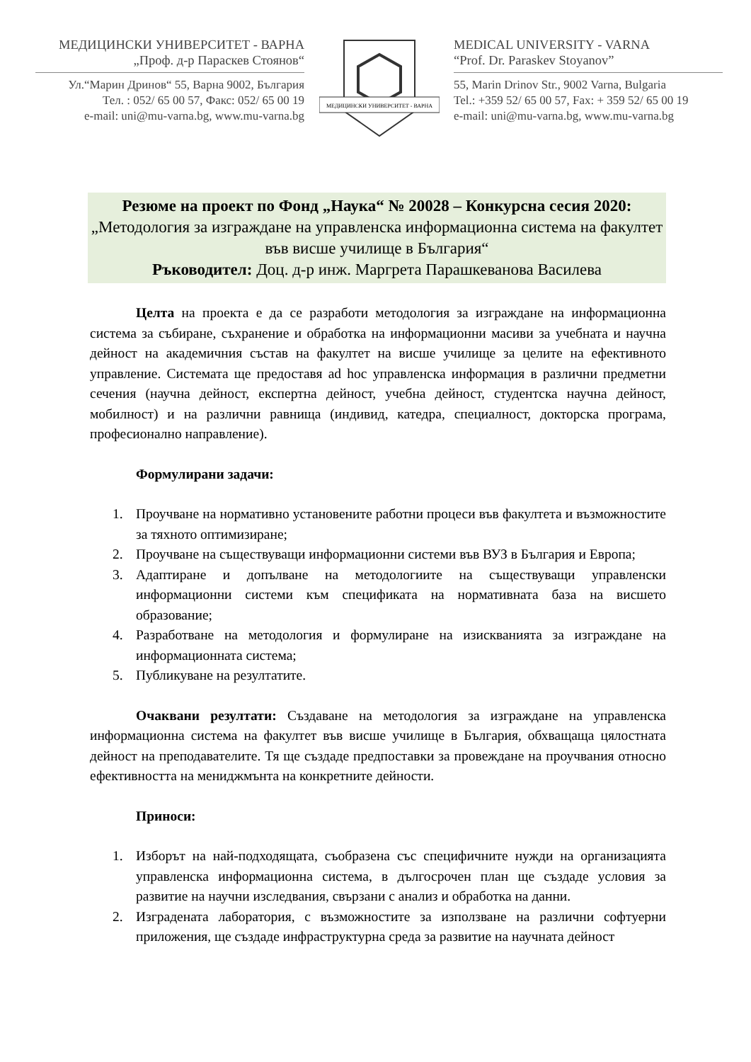МЕДИЦИНСКИ УНИВЕРСИТЕТ - ВАРНА
„Проф. д-р Параскев Стоянов“
Ул.“Марин Дринов“ 55, Варна 9002, България
Тел. : 052/ 65 00 57, Факс: 052/ 65 00 19
e-mail: uni@mu-varna.bg, www.mu-varna.bg
МЕДИЦИНСКИ УНИВЕРСИТЕТ - ВАРНА
MEDICAL UNIVERSITY - VARNA
“Prof. Dr. Paraskev Stoyanov”
55, Marin Drinov Str., 9002 Varna, Bulgaria
Tel.: +359 52/ 65 00 57, Fax: + 359 52/ 65 00 19
e-mail: uni@mu-varna.bg, www.mu-varna.bg
Резюме на проект по Фонд „Наука“ № 20028 – Конкурсна сесия 2020:
„Методология за изграждане на управленска информационна система на факултет във висше училище в България“
Ръководител: Доц. д-р инж. Маргрета Парашкеванова Василева
Целта на проекта е да се разработи методология за изграждане на информационна система за събиране, съхранение и обработка на информационни масиви за учебната и научна дейност на академичния състав на факултет на висше училище за целите на ефективното управление. Системата ще предоставя ad hoc управленска информация в различни предметни сечения (научна дейност, експертна дейност, учебна дейност, студентска научна дейност, мобилност) и на различни равнища (индивид, катедра, специалност, докторска програма, професионално направление).
Формулирани задачи:
1. Проучване на нормативно установените работни процеси във факултета и възможностите за тяхното оптимизиране;
2. Проучване на съществуващи информационни системи във ВУЗ в България и Европа;
3. Адаптиране и допълване на методологиите на съществуващи управленски информационни системи към спецификата на нормативната база на висшето образование;
4. Разработване на методология и формулиране на изискванията за изграждане на информационната система;
5. Публикуване на резултатите.
Очаквани резултати: Създаване на методология за изграждане на управленска информационна система на факултет във висше училище в България, обхващаща цялостната дейност на преподавателите. Тя ще създаде предпоставки за провеждане на проучвания относно ефективността на мениджмънта на конкретните дейности.
Приноси:
1. Изборът на най-подходящата, съобразена със специфичните нужди на организацията управленска информационна система, в дългосрочен план ще създаде условия за развитие на научни изследвания, свързани с анализ и обработка на данни.
2. Изградената лаборатория, с възможностите за използване на различни софтуерни приложения, ще създаде инфраструктурна среда за развитие на научната дейност